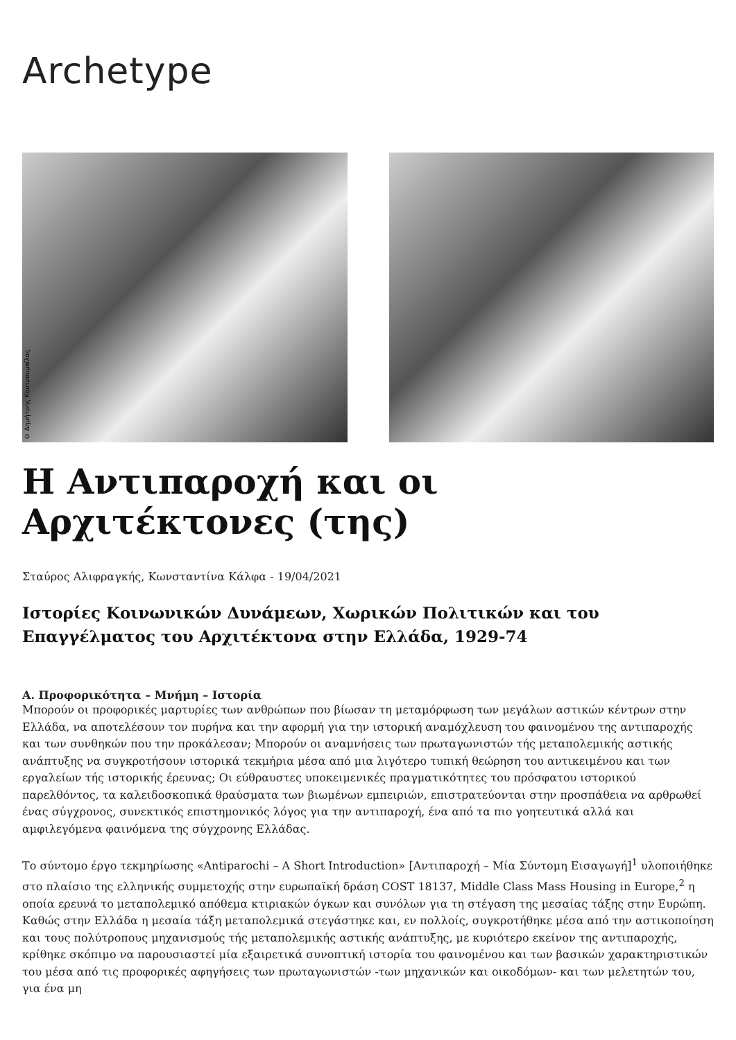Archetype
© Δημήτρης Κουτρουμπίλας
Η Αντιπαροχή και οι Αρχιτέκτονες (της)
Σταύρος Αλιφραγκής, Κωνσταντίνα Κάλφα - 19/04/2021
Ιστορίες Κοινωνικών Δυνάμεων, Χωρικών Πολιτικών και του Επαγγέλματος του Αρχιτέκτονα στην Ελλάδα, 1929-74
Α. Προφορικότητα – Μνήμη – Ιστορία
Μπορούν οι προφορικές μαρτυρίες των ανθρώπων που βίωσαν τη μεταμόρφωση των μεγάλων αστικών κέντρων στην Ελλάδα, να αποτελέσουν τον πυρήνα και την αφορμή για την ιστορική αναμόχλευση του φαινομένου της αντιπαροχής και των συνθηκών που την προκάλεσαν; Μπορούν οι αναμνήσεις των πρωταγωνιστών τής μεταπολεμικής αστικής ανάπτυξης να συγκροτήσουν ιστορικά τεκμήρια μέσα από μια λιγότερο τυπική θεώρηση του αντικειμένου και των εργαλείων τής ιστορικής έρευνας; Οι εύθραυστες υποκειμενικές πραγματικότητες του πρόσφατου ιστορικού παρελθόντος, τα καλειδοσκοπικά θραύσματα των βιωμένων εμπειριών, επιστρατεύονται στην προσπάθεια να αρθρωθεί ένας σύγχρονος, συνεκτικός επιστημονικός λόγος για την αντιπαροχή, ένα από τα πιο γοητευτικά αλλά και αμφιλεγόμενα φαινόμενα της σύγχρονης Ελλάδας.
Το σύντομο έργο τεκμηρίωσης «Antiparochi – A Short Introduction» [Αντιπαροχή – Μία Σύντομη Εισαγωγή]<sup>1</sup> υλοποιήθηκε στο πλαίσιο της ελληνικής συμμετοχής στην ευρωπαϊκή δράση COST 18137, Middle Class Mass Housing in Europe,<sup>2</sup> η οποία ερευνά το μεταπολεμικό απόθεμα κτιριακών όγκων και συνόλων για τη στέγαση της μεσαίας τάξης στην Ευρώπη. Καθώς στην Ελλάδα η μεσαία τάξη μεταπολεμικά στεγάστηκε και, εν πολλοίς, συγκροτήθηκε μέσα από την αστικοποίηση και τους πολύτροπους μηχανισμούς τής μεταπολεμικής αστικής ανάπτυξης, με κυριότερο εκείνον της αντιπαροχής, κρίθηκε σκόπιμο να παρουσιαστεί μία εξαιρετικά συνοπτική ιστορία του φαινομένου και των βασικών χαρακτηριστικών του μέσα από τις προφορικές αφηγήσεις των πρωταγωνιστών -των μηχανικών και οικοδόμων- και των μελετητών του, για ένα μη